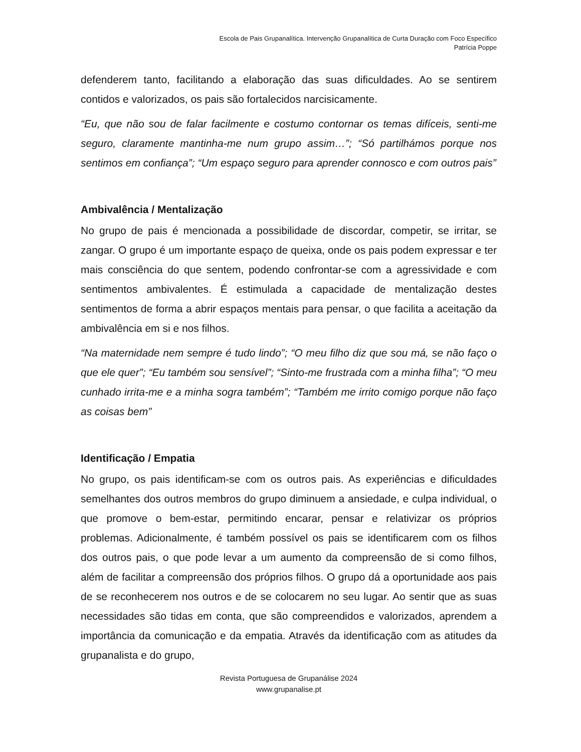Escola de Pais Grupanalítica. Intervenção Grupanalítica de Curta Duração com Foco Específico
Patrícia Poppe
defenderem tanto, facilitando a elaboração das suas dificuldades. Ao se sentirem contidos e valorizados, os pais são fortalecidos narcisicamente.
“Eu, que não sou de falar facilmente e costumo contornar os temas difíceis, senti-me seguro, claramente mantinha-me num grupo assim…”; “Só partilhámos porque nos sentimos em confiança”; “Um espaço seguro para aprender connosco e com outros pais”
Ambivalência / Mentalização
No grupo de pais é mencionada a possibilidade de discordar, competir, se irritar, se zangar. O grupo é um importante espaço de queixa, onde os pais podem expressar e ter mais consciência do que sentem, podendo confrontar-se com a agressividade e com sentimentos ambivalentes. É estimulada a capacidade de mentalização destes sentimentos de forma a abrir espaços mentais para pensar, o que facilita a aceitação da ambivalência em si e nos filhos.
“Na maternidade nem sempre é tudo lindo”; “O meu filho diz que sou má, se não faço o que ele quer”; “Eu também sou sensível”; “Sinto-me frustrada com a minha filha”; “O meu cunhado irrita-me e a minha sogra também”; “Também me irrito comigo porque não faço as coisas bem”
Identificação / Empatia
No grupo, os pais identificam-se com os outros pais. As experiências e dificuldades semelhantes dos outros membros do grupo diminuem a ansiedade, e culpa individual, o que promove o bem-estar, permitindo encarar, pensar e relativizar os próprios problemas. Adicionalmente, é também possível os pais se identificarem com os filhos dos outros pais, o que pode levar a um aumento da compreensão de si como filhos, além de facilitar a compreensão dos próprios filhos. O grupo dá a oportunidade aos pais de se reconhecerem nos outros e de se colocarem no seu lugar. Ao sentir que as suas necessidades são tidas em conta, que são compreendidos e valorizados, aprendem a importância da comunicação e da empatia. Através da identificação com as atitudes da grupanalista e do grupo,
Revista Portuguesa de Grupanálise 2024
www.grupanalise.pt